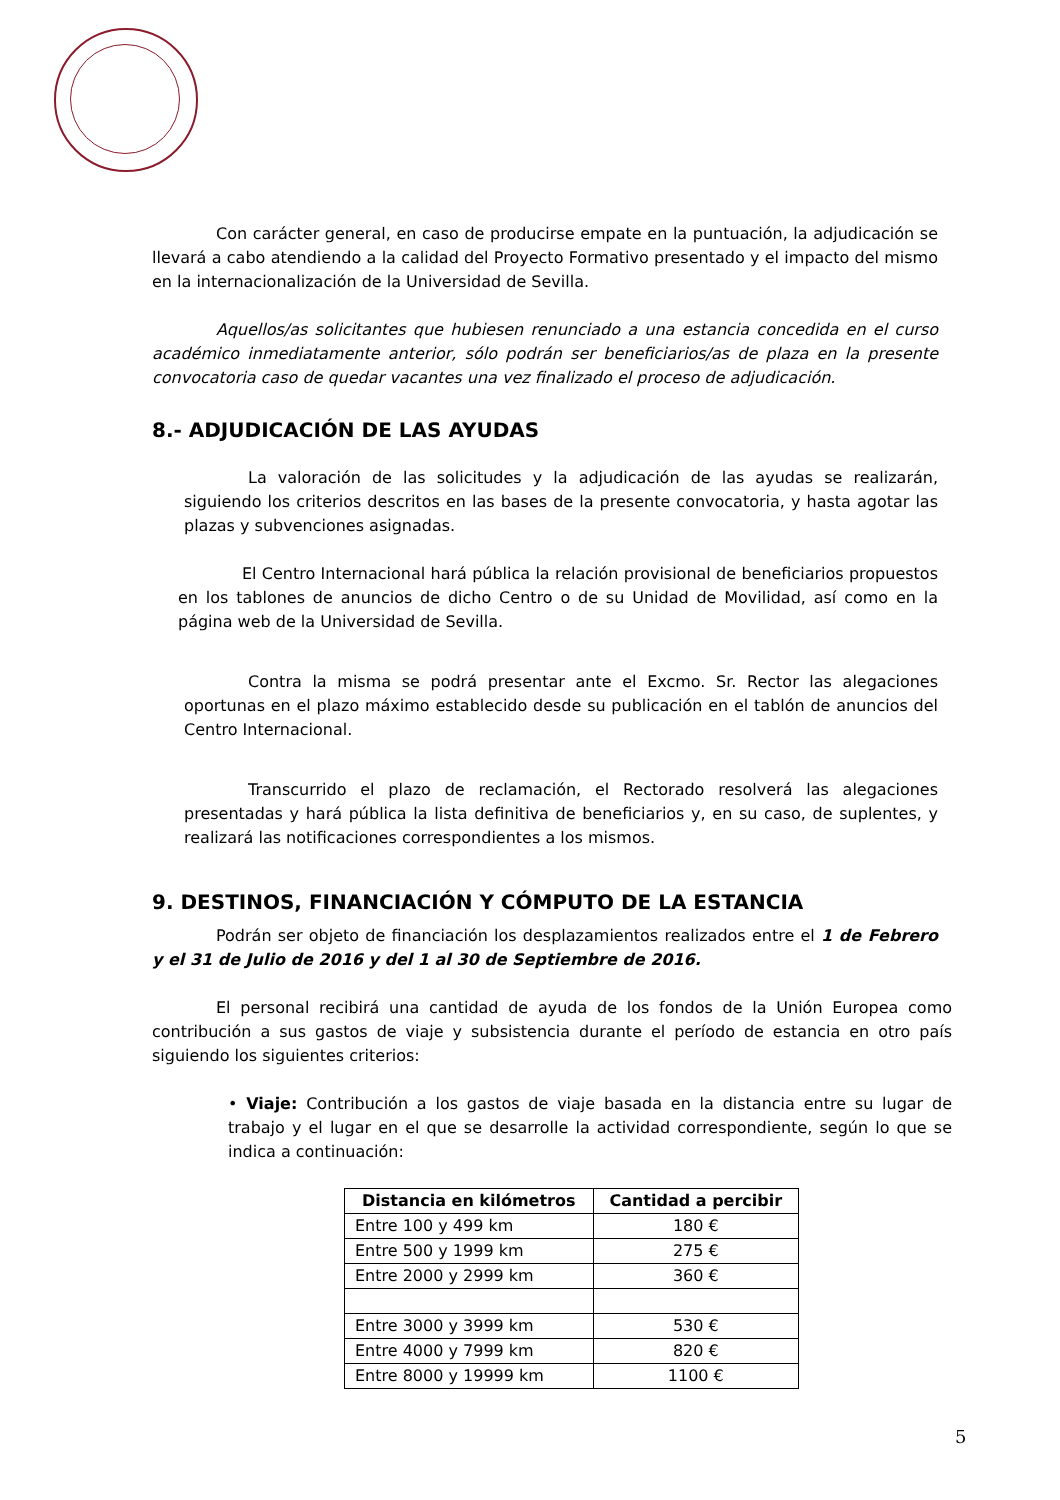Con carácter general, en caso de producirse empate en la puntuación, la adjudicación se llevará a cabo atendiendo a la calidad del Proyecto Formativo presentado y el impacto del mismo en la internacionalización de la Universidad de Sevilla.
Aquellos/as solicitantes que hubiesen renunciado a una estancia concedida en el curso académico inmediatamente anterior, sólo podrán ser beneficiarios/as de plaza en la presente convocatoria caso de quedar vacantes una vez finalizado el proceso de adjudicación.
8.- ADJUDICACIÓN DE LAS AYUDAS
La valoración de las solicitudes y la adjudicación de las ayudas se realizarán, siguiendo los criterios descritos en las bases de la presente convocatoria, y hasta agotar las plazas y subvenciones asignadas.
El Centro Internacional hará pública la relación provisional de beneficiarios propuestos en los tablones de anuncios de dicho Centro o de su Unidad de Movilidad, así como en la página web de la Universidad de Sevilla.
Contra la misma se podrá presentar ante el Excmo. Sr. Rector las alegaciones oportunas en el plazo máximo establecido desde su publicación en el tablón de anuncios del Centro Internacional.
Transcurrido el plazo de reclamación, el Rectorado resolverá las alegaciones presentadas y hará pública la lista definitiva de beneficiarios y, en su caso, de suplentes, y realizará las notificaciones correspondientes a los mismos.
9. DESTINOS, FINANCIACIÓN Y CÓMPUTO DE LA ESTANCIA
Podrán ser objeto de financiación los desplazamientos realizados entre el 1 de Febrero y el 31 de Julio de 2016 y del 1 al 30 de Septiembre de 2016.
El personal recibirá una cantidad de ayuda de los fondos de la Unión Europea como contribución a sus gastos de viaje y subsistencia durante el período de estancia en otro país siguiendo los siguientes criterios:
• Viaje: Contribución a los gastos de viaje basada en la distancia entre su lugar de trabajo y el lugar en el que se desarrolle la actividad correspondiente, según lo que se indica a continuación:
| Distancia en kilómetros | Cantidad a percibir |
| --- | --- |
| Entre 100 y 499 km | 180 € |
| Entre 500 y 1999 km | 275 € |
| Entre 2000 y 2999 km | 360 € |
| Entre 3000 y 3999 km | 530 € |
| Entre 4000 y 7999 km | 820 € |
| Entre 8000 y 19999 km | 1100 € |
5